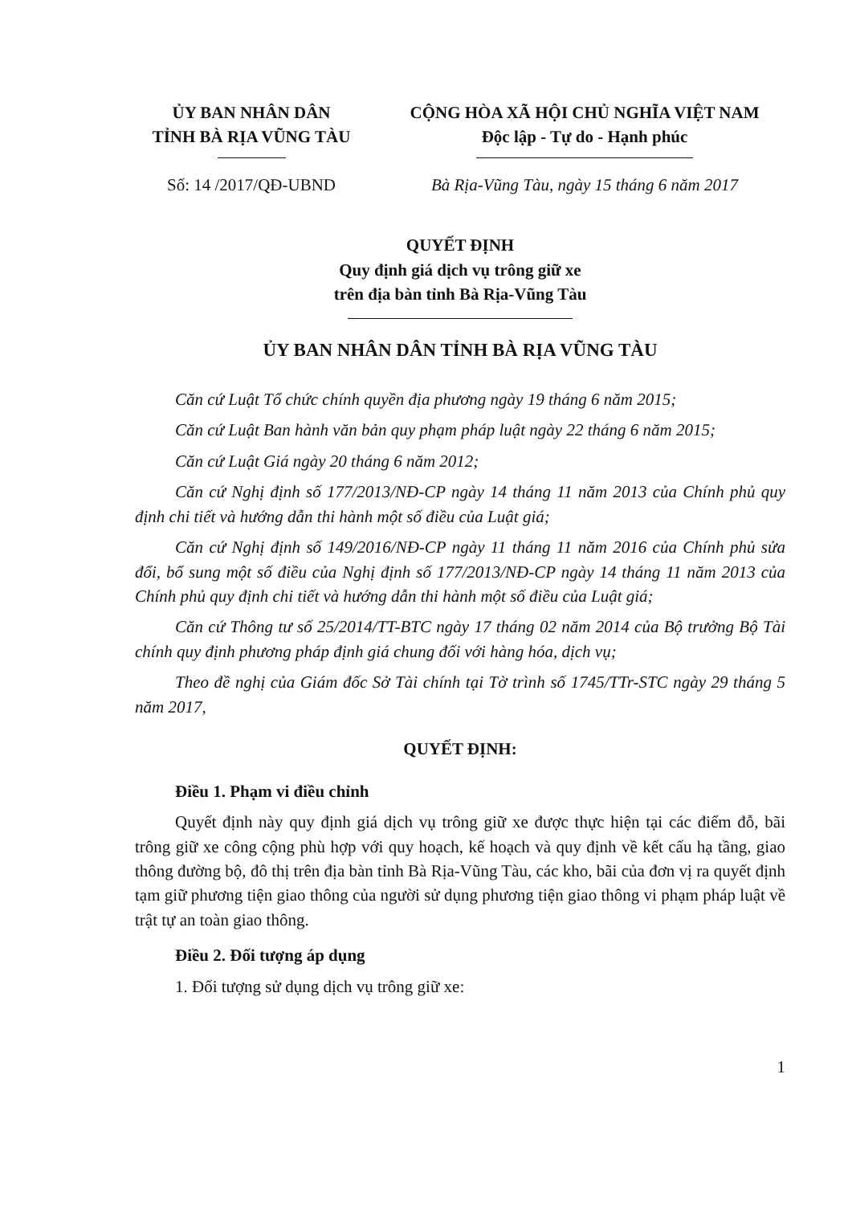ỦY BAN NHÂN DÂN
TỈNH BÀ RỊA VŨNG TÀU
CỘNG HÒA XÃ HỘI CHỦ NGHĨA VIỆT NAM
Độc lập - Tự do - Hạnh phúc
Số: 14 /2017/QĐ-UBND Bà Rịa-Vũng Tàu, ngày 15 tháng 6 năm 2017
QUYẾT ĐỊNH
Quy định giá dịch vụ trông giữ xe
trên địa bàn tỉnh Bà Rịa-Vũng Tàu
ỦY BAN NHÂN DÂN TỈNH BÀ RỊA VŨNG TÀU
Căn cứ Luật Tổ chức chính quyền địa phương ngày 19 tháng 6 năm 2015;
Căn cứ Luật Ban hành văn bản quy phạm pháp luật ngày 22 tháng 6 năm 2015;
Căn cứ Luật Giá ngày 20 tháng 6 năm 2012;
Căn cứ Nghị định số 177/2013/NĐ-CP ngày 14 tháng 11 năm 2013 của Chính phủ quy định chi tiết và hướng dẫn thi hành một số điều của Luật giá;
Căn cứ Nghị định số 149/2016/NĐ-CP ngày 11 tháng 11 năm 2016 của Chính phủ sửa đổi, bổ sung một số điều của Nghị định số 177/2013/NĐ-CP ngày 14 tháng 11 năm 2013 của Chính phủ quy định chi tiết và hướng dẫn thi hành một số điều của Luật giá;
Căn cứ Thông tư số 25/2014/TT-BTC ngày 17 tháng 02 năm 2014 của Bộ trưởng Bộ Tài chính quy định phương pháp định giá chung đối với hàng hóa, dịch vụ;
Theo đề nghị của Giám đốc Sở Tài chính tại Tờ trình số 1745/TTr-STC ngày 29 tháng 5 năm 2017,
QUYẾT ĐỊNH:
Điều 1. Phạm vi điều chỉnh
Quyết định này quy định giá dịch vụ trông giữ xe được thực hiện tại các điểm đỗ, bãi trông giữ xe công cộng phù hợp với quy hoạch, kế hoạch và quy định về kết cấu hạ tầng, giao thông đường bộ, đô thị trên địa bàn tỉnh Bà Rịa-Vũng Tàu, các kho, bãi của đơn vị ra quyết định tạm giữ phương tiện giao thông của người sử dụng phương tiện giao thông vi phạm pháp luật về trật tự an toàn giao thông.
Điều 2. Đối tượng áp dụng
1. Đối tượng sử dụng dịch vụ trông giữ xe:
1